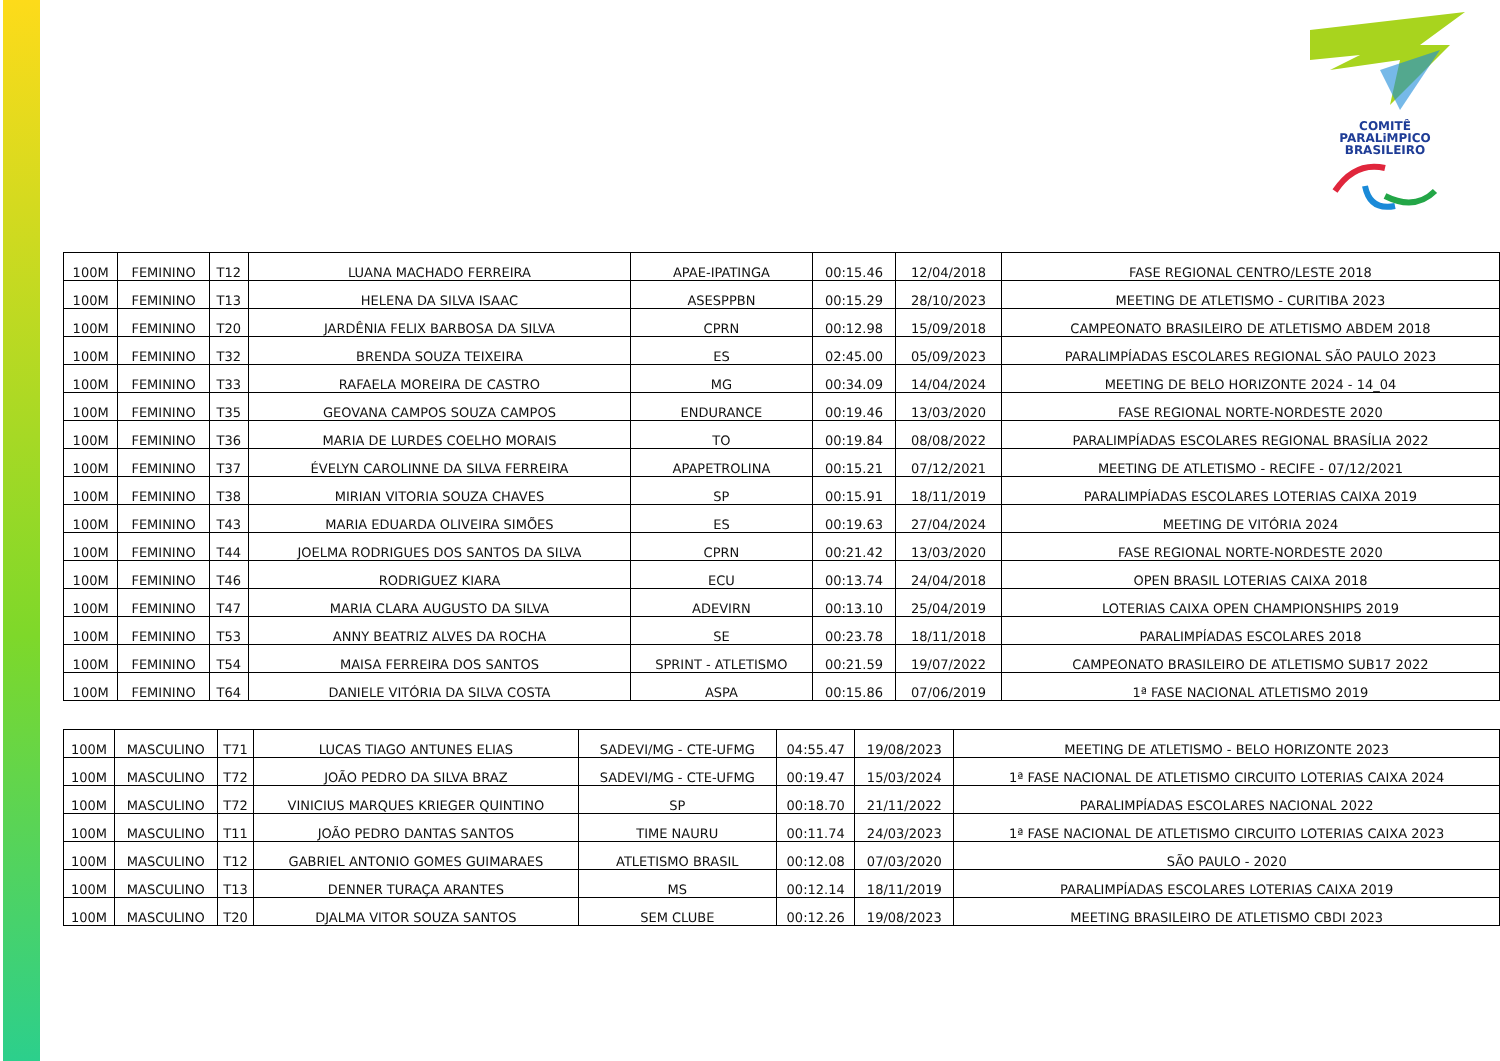COMITÊ
PARALiMPICO
BRASILEIRO
| 100M | FEMININO | T12 | LUANA MACHADO FERREIRA | APAE-IPATINGA | 00:15.46 | 12/04/2018 | FASE REGIONAL CENTRO/LESTE 2018 |
| 100M | FEMININO | T13 | HELENA DA SILVA ISAAC | ASESPPBN | 00:15.29 | 28/10/2023 | MEETING DE ATLETISMO - CURITIBA 2023 |
| 100M | FEMININO | T20 | JARDÊNIA FELIX BARBOSA DA SILVA | CPRN | 00:12.98 | 15/09/2018 | CAMPEONATO BRASILEIRO DE ATLETISMO ABDEM 2018 |
| 100M | FEMININO | T32 | BRENDA SOUZA TEIXEIRA | ES | 02:45.00 | 05/09/2023 | PARALIMPÍADAS ESCOLARES REGIONAL SÃO PAULO 2023 |
| 100M | FEMININO | T33 | RAFAELA MOREIRA DE CASTRO | MG | 00:34.09 | 14/04/2024 | MEETING DE BELO HORIZONTE 2024 - 14_04 |
| 100M | FEMININO | T35 | GEOVANA CAMPOS SOUZA CAMPOS | ENDURANCE | 00:19.46 | 13/03/2020 | FASE REGIONAL NORTE-NORDESTE 2020 |
| 100M | FEMININO | T36 | MARIA DE LURDES COELHO MORAIS | TO | 00:19.84 | 08/08/2022 | PARALIMPÍADAS ESCOLARES REGIONAL BRASÍLIA 2022 |
| 100M | FEMININO | T37 | ÉVELYN CAROLINNE DA SILVA FERREIRA | APAPETROLINA | 00:15.21 | 07/12/2021 | MEETING DE ATLETISMO - RECIFE - 07/12/2021 |
| 100M | FEMININO | T38 | MIRIAN VITORIA SOUZA CHAVES | SP | 00:15.91 | 18/11/2019 | PARALIMPÍADAS ESCOLARES LOTERIAS CAIXA 2019 |
| 100M | FEMININO | T43 | MARIA EDUARDA OLIVEIRA SIMÕES | ES | 00:19.63 | 27/04/2024 | MEETING DE VITÓRIA 2024 |
| 100M | FEMININO | T44 | JOELMA RODRIGUES DOS SANTOS DA SILVA | CPRN | 00:21.42 | 13/03/2020 | FASE REGIONAL NORTE-NORDESTE 2020 |
| 100M | FEMININO | T46 | RODRIGUEZ KIARA | ECU | 00:13.74 | 24/04/2018 | OPEN BRASIL LOTERIAS CAIXA 2018 |
| 100M | FEMININO | T47 | MARIA CLARA AUGUSTO DA SILVA | ADEVIRN | 00:13.10 | 25/04/2019 | LOTERIAS CAIXA OPEN CHAMPIONSHIPS 2019 |
| 100M | FEMININO | T53 | ANNY BEATRIZ ALVES DA ROCHA | SE | 00:23.78 | 18/11/2018 | PARALIMPÍADAS ESCOLARES 2018 |
| 100M | FEMININO | T54 | MAISA FERREIRA DOS SANTOS | SPRINT - ATLETISMO | 00:21.59 | 19/07/2022 | CAMPEONATO BRASILEIRO DE ATLETISMO SUB17 2022 |
| 100M | FEMININO | T64 | DANIELE VITÓRIA DA SILVA COSTA | ASPA | 00:15.86 | 07/06/2019 | 1ª FASE NACIONAL ATLETISMO 2019 |
| 100M | MASCULINO | T71 | LUCAS TIAGO ANTUNES ELIAS | SADEVI/MG - CTE-UFMG | 04:55.47 | 19/08/2023 | MEETING DE ATLETISMO - BELO HORIZONTE 2023 |
| 100M | MASCULINO | T72 | JOÃO PEDRO DA SILVA BRAZ | SADEVI/MG - CTE-UFMG | 00:19.47 | 15/03/2024 | 1ª FASE NACIONAL DE ATLETISMO CIRCUITO LOTERIAS CAIXA 2024 |
| 100M | MASCULINO | T72 | VINICIUS MARQUES KRIEGER QUINTINO | SP | 00:18.70 | 21/11/2022 | PARALIMPÍADAS ESCOLARES NACIONAL 2022 |
| 100M | MASCULINO | T11 | JOÃO PEDRO DANTAS SANTOS | TIME NAURU | 00:11.74 | 24/03/2023 | 1ª FASE NACIONAL DE ATLETISMO CIRCUITO LOTERIAS CAIXA 2023 |
| 100M | MASCULINO | T12 | GABRIEL ANTONIO GOMES GUIMARAES | ATLETISMO BRASIL | 00:12.08 | 07/03/2020 | SÃO PAULO - 2020 |
| 100M | MASCULINO | T13 | DENNER TURAÇA ARANTES | MS | 00:12.14 | 18/11/2019 | PARALIMPÍADAS ESCOLARES LOTERIAS CAIXA 2019 |
| 100M | MASCULINO | T20 | DJALMA VITOR SOUZA SANTOS | SEM CLUBE | 00:12.26 | 19/08/2023 | MEETING BRASILEIRO DE ATLETISMO CBDI 2023 |